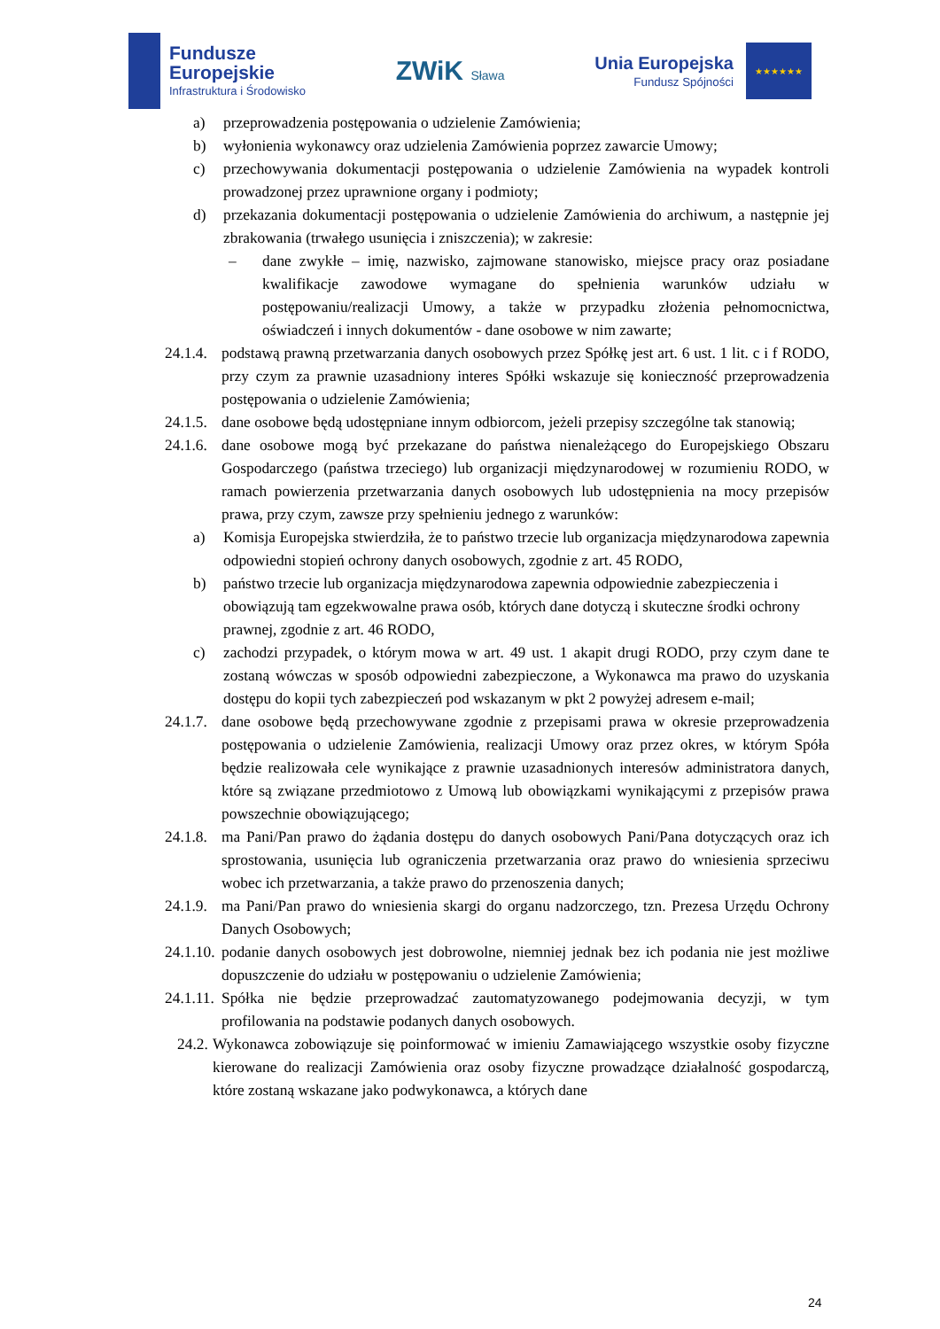Fundusze
Europejskie
Infrastruktura i Środowisko
ZWiK Sława
Unia Europejska
Fundusz Spójności
★★★★★★
a) przeprowadzenia postępowania o udzielenie Zamówienia;
b) wyłonienia wykonawcy oraz udzielenia Zamówienia poprzez zawarcie Umowy;
c) przechowywania dokumentacji postępowania o udzielenie Zamówienia na wypadek kontroli prowadzonej przez uprawnione organy i podmioty;
d) przekazania dokumentacji postępowania o udzielenie Zamówienia do archiwum, a następnie jej zbrakowania (trwałego usunięcia i zniszczenia); w zakresie:
– dane zwykłe – imię, nazwisko, zajmowane stanowisko, miejsce pracy oraz posiadane kwalifikacje zawodowe wymagane do spełnienia warunków udziału w postępowaniu/realizacji Umowy, a także w przypadku złożenia pełnomocnictwa, oświadczeń i innych dokumentów - dane osobowe w nim zawarte;
24.1.4. podstawą prawną przetwarzania danych osobowych przez Spółkę jest art. 6 ust. 1 lit. c i f RODO, przy czym za prawnie uzasadniony interes Spółki wskazuje się konieczność przeprowadzenia postępowania o udzielenie Zamówienia;
24.1.5. dane osobowe będą udostępniane innym odbiorcom, jeżeli przepisy szczególne tak stanowią;
24.1.6. dane osobowe mogą być przekazane do państwa nienależącego do Europejskiego Obszaru Gospodarczego (państwa trzeciego) lub organizacji międzynarodowej w rozumieniu RODO, w ramach powierzenia przetwarzania danych osobowych lub udostępnienia na mocy przepisów prawa, przy czym, zawsze przy spełnieniu jednego z warunków:
a) Komisja Europejska stwierdziła, że to państwo trzecie lub organizacja międzynarodowa zapewnia odpowiedni stopień ochrony danych osobowych, zgodnie z art. 45 RODO,
b) państwo trzecie lub organizacja międzynarodowa zapewnia odpowiednie zabezpieczenia i obowiązują tam egzekwowalne prawa osób, których dane dotyczą i skuteczne środki ochrony prawnej, zgodnie z art. 46 RODO,
c) zachodzi przypadek, o którym mowa w art. 49 ust. 1 akapit drugi RODO, przy czym dane te zostaną wówczas w sposób odpowiedni zabezpieczone, a Wykonawca ma prawo do uzyskania dostępu do kopii tych zabezpieczeń pod wskazanym w pkt 2 powyżej adresem e-mail;
24.1.7. dane osobowe będą przechowywane zgodnie z przepisami prawa w okresie przeprowadzenia postępowania o udzielenie Zamówienia, realizacji Umowy oraz przez okres, w którym Spóła będzie realizowała cele wynikające z prawnie uzasadnionych interesów administratora danych, które są związane przedmiotowo z Umową lub obowiązkami wynikającymi z przepisów prawa powszechnie obowiązującego;
24.1.8. ma Pani/Pan prawo do żądania dostępu do danych osobowych Pani/Pana dotyczących oraz ich sprostowania, usunięcia lub ograniczenia przetwarzania oraz prawo do wniesienia sprzeciwu wobec ich przetwarzania, a także prawo do przenoszenia danych;
24.1.9. ma Pani/Pan prawo do wniesienia skargi do organu nadzorczego, tzn. Prezesa Urzędu Ochrony Danych Osobowych;
24.1.10. podanie danych osobowych jest dobrowolne, niemniej jednak bez ich podania nie jest możliwe dopuszczenie do udziału w postępowaniu o udzielenie Zamówienia;
24.1.11. Spółka nie będzie przeprowadzać zautomatyzowanego podejmowania decyzji, w tym profilowania na podstawie podanych danych osobowych.
24.2. Wykonawca zobowiązuje się poinformować w imieniu Zamawiającego wszystkie osoby fizyczne kierowane do realizacji Zamówienia oraz osoby fizyczne prowadzące działalność gospodarczą, które zostaną wskazane jako podwykonawca, a których dane
24